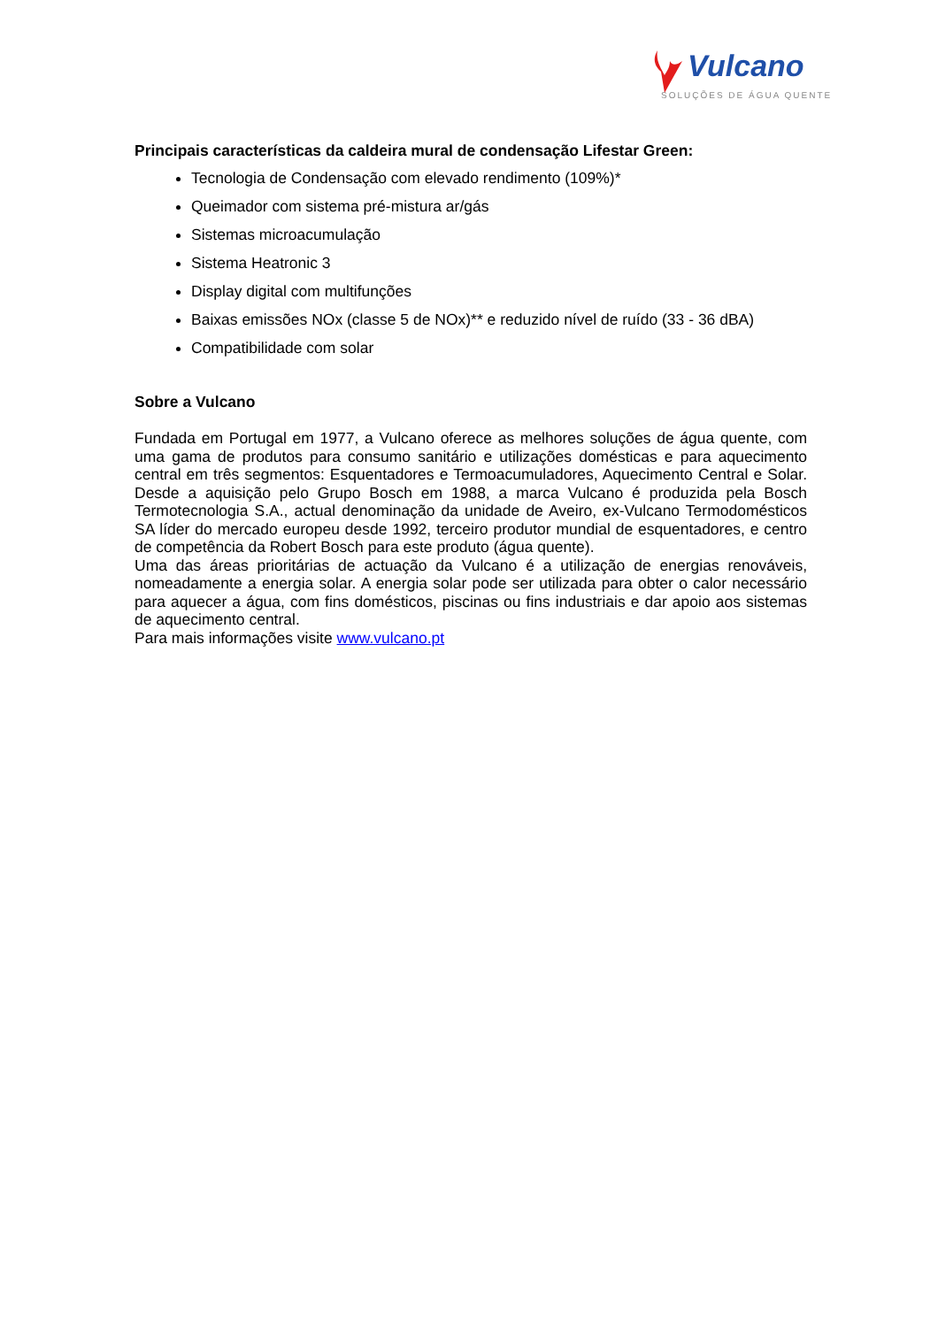Vulcano
SOLUÇÕES DE ÁGUA QUENTE
Principais características da caldeira mural de condensação Lifestar Green:
Tecnologia de Condensação com elevado rendimento (109%)*
Queimador com sistema pré-mistura ar/gás
Sistemas microacumulação
Sistema Heatronic 3
Display digital com multifunções
Baixas emissões NOx (classe 5 de NOx)** e reduzido nível de ruído (33 - 36 dBA)
Compatibilidade com solar
Sobre a Vulcano
Fundada em Portugal em 1977, a Vulcano oferece as melhores soluções de água quente, com uma gama de produtos para consumo sanitário e utilizações domésticas e para aquecimento central em três segmentos: Esquentadores e Termoacumuladores, Aquecimento Central e Solar. Desde a aquisição pelo Grupo Bosch em 1988, a marca Vulcano é produzida pela Bosch Termotecnologia S.A., actual denominação da unidade de Aveiro, ex-Vulcano Termodomésticos SA líder do mercado europeu desde 1992, terceiro produtor mundial de esquentadores, e centro de competência da Robert Bosch para este produto (água quente).
Uma das áreas prioritárias de actuação da Vulcano é a utilização de energias renováveis, nomeadamente a energia solar. A energia solar pode ser utilizada para obter o calor necessário para aquecer a água, com fins domésticos, piscinas ou fins industriais e dar apoio aos sistemas de aquecimento central.
Para mais informações visite www.vulcano.pt